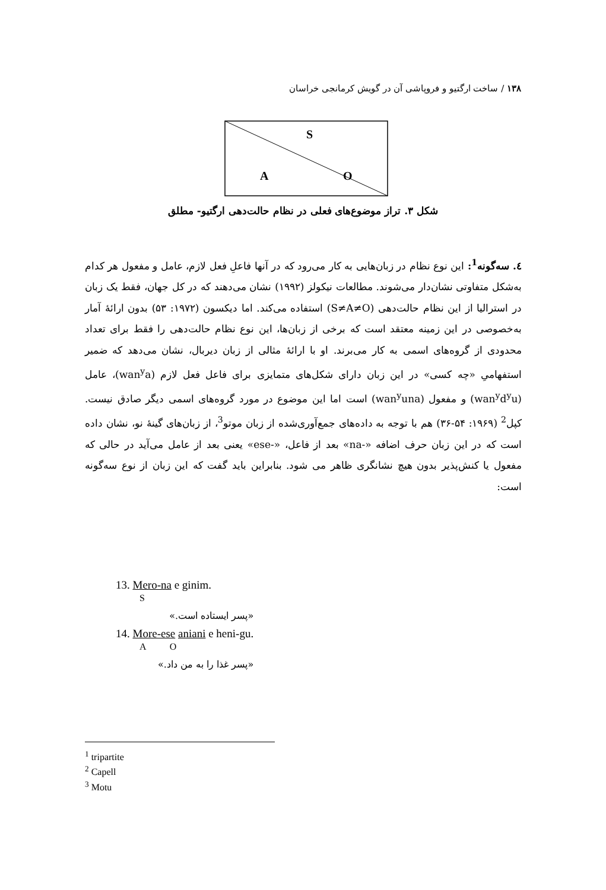۱۳۸ / ساخت ارگتیو و فروپاشی آن در گویش کرمانجی خراسان
S
A
O
شکل ۳. تراز موضوع‌های فعلی در نظام حالت‌دهی ارگتیو- مطلق
٤. سه‌گونه<sup>1</sup>: این نوع نظام در زبان‌هایی به کار می‌رود که در آنها فاعلِ فعل لازم، عامل و مفعول هر کدام به‌شکل متفاوتی نشان‌دار می‌شوند. مطالعات نیکولز (۱۹۹۲) نشان می‌دهند که در کل جهان، فقط یک زبان در استرالیا از این نظام حالت‌دهی (S≠A≠O) استفاده می‌کند. اما دیکسون (۱۹۷۲: ۵۳) بدون ارائۀ آمار به‌خصوصی در این زمینه معتقد است که برخی از زبان‌ها، این نوع نظام حالت‌دهی را فقط برای تعداد محدودی از گروه‌های اسمی به کار می‌برند. او با ارائۀ مثالی از زبان دیربال، نشان می‌دهد که ضمیر استفهامیِ «چه کسی» در این زبان دارای شکل‌های متمایزی برای فاعل فعل لازم (wan<sup>y</sup>a)، عامل (wan<sup>y</sup>d<sup>y</sup>u) و مفعول (wan<sup>y</sup>una) است اما این موضوع در مورد گروه‌های اسمی دیگر صادق نیست. کپل<sup>2</sup> (۱۹۶۹: ۵۴-۳۶) هم با توجه به داده‌های جمع‌آوری‌شده از زبان موتو<sup>3</sup>، از زبان‌های گینۀ نو، نشان داده است که در این زبان حرف اضافه «-na» بعد از فاعل، «-ese» یعنی بعد از عامل می‌آید در حالی که مفعول یا کنش‌پذیر بدون هیچ نشانگری ظاهر می شود. بنابراین باید گفت که این زبان از نوع سه‌گونه است:
13. Mero-na e ginim.
S
«پسر ایستاده است.»
14. More-ese aniani e heni-gu.
A O
«پسر غذا را به من داد.»
<sup>1</sup> tripartite
<sup>2</sup> Capell
<sup>3</sup> Motu